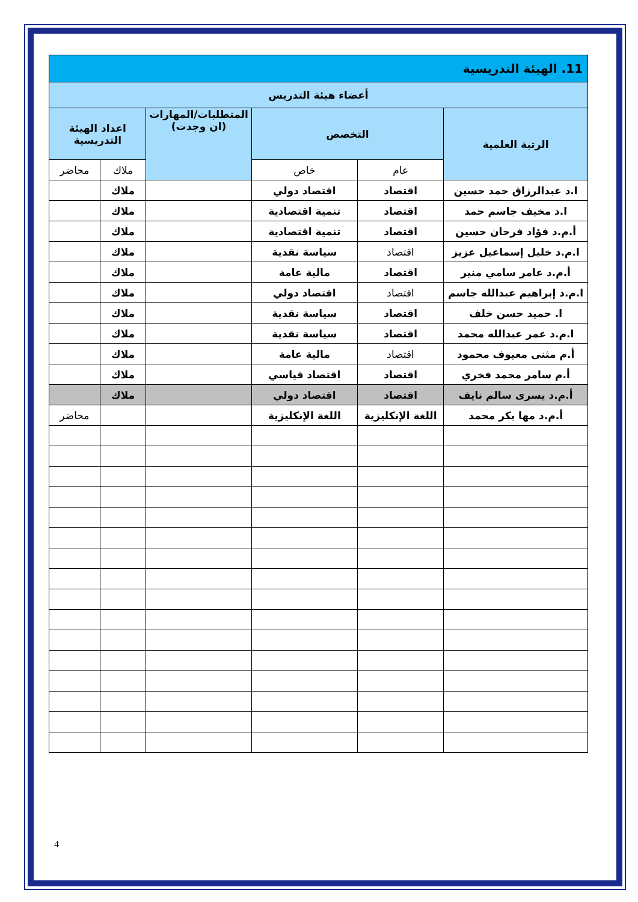| 11. الهيئة التدريسية | | | | | |
| أعضاء هيئة التدريس | | | | | |
| الرتبة العلمية | التخصص | | المتطلبات/المهارات (ان وجدت) | اعداد الهيئة التدريسية | |
| | عام | خاص | | ملاك | محاضر |
| ا.د عبدالرزاق حمد حسين | اقتصاد | اقتصاد دولي | | ملاك | |
| ا.د مخيف جاسم حمد | اقتصاد | تنمية اقتصادية | | ملاك | |
| أ.م.د فؤاد فرحان حسين | اقتصاد | تنمية اقتصادية | | ملاك | |
| ا.م.د خليل إسماعيل عزيز | اقتصاد | سياسة نقدية | | ملاك | |
| أ.م.د عامر سامي منير | اقتصاد | مالية عامة | | ملاك | |
| ا.م.د إبراهيم عبدالله جاسم | اقتصاد | اقتصاد دولي | | ملاك | |
| ا. حميد حسن خلف | اقتصاد | سياسة نقدية | | ملاك | |
| ا.م.د عمر عبدالله محمد | اقتصاد | سياسة نقدية | | ملاك | |
| أ.م مثنى معيوف محمود | اقتصاد | مالية عامة | | ملاك | |
| أ.م سامر محمد فخري | اقتصاد | اقتصاد قياسي | | ملاك | |
| أ.م.د يسرى سالم نايف | اقتصاد | اقتصاد دولي | | ملاك | |
| أ.م.د مها بكر محمد | اللغة الإنكليزية | اللغة الإنكليزية | | | محاضر |
4